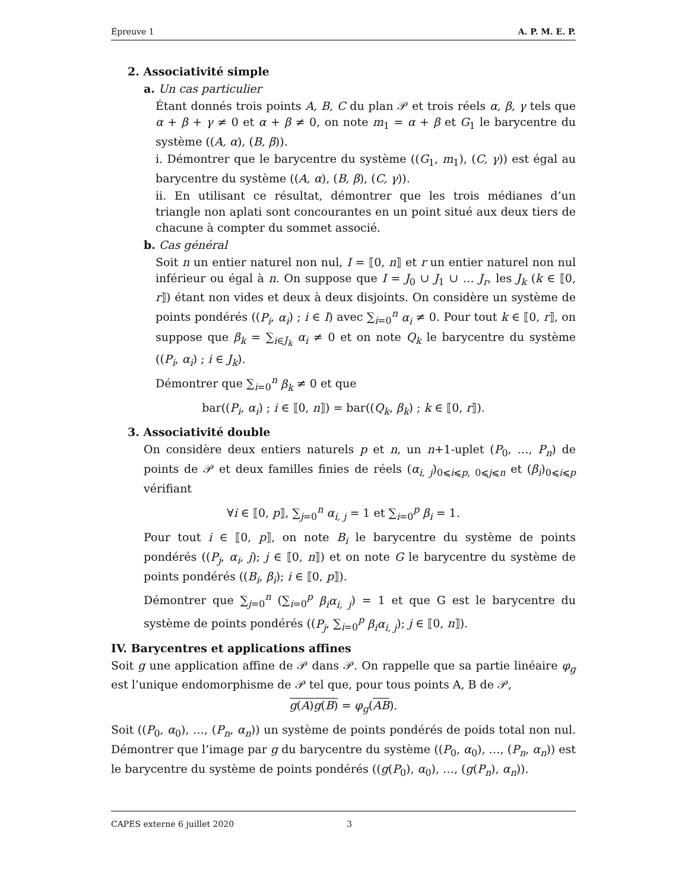Épreuve 1 A. P. M. E. P.
2. Associativité simple
a. Un cas particulier
Étant donnés trois points A, B, C du plan 𝒫 et trois réels α, β, γ tels que α + β + γ ≠ 0 et α + β ≠ 0, on note m<sub>1</sub> = α + β et G<sub>1</sub> le barycentre du système ((A, α), (B, β)).
i. Démontrer que le barycentre du système ((G<sub>1</sub>, m<sub>1</sub>), (C, γ)) est égal au barycentre du système ((A, α), (B, β), (C, γ)).
ii. En utilisant ce résultat, démontrer que les trois médianes d’un triangle non aplati sont concourantes en un point situé aux deux tiers de chacune à compter du sommet associé.
b. Cas général
Soit n un entier naturel non nul, I = ⟦0, n⟧ et r un entier naturel non nul inférieur ou égal à n. On suppose que I = J<sub>0</sub> ∪ J<sub>1</sub> ∪ … J<sub>r</sub>, les J<sub>k</sub> (k ∈ ⟦0, r⟧) étant non vides et deux à deux disjoints. On considère un système de points pondérés ((P<sub>i</sub>, α<sub>i</sub>) ; i ∈ I) avec ∑<sub>i=0</sub><sup>n</sup> α<sub>i</sub> ≠ 0. Pour tout k ∈ ⟦0, r⟧, on suppose que β<sub>k</sub> = ∑<sub>i∈J<sub>k</sub></sub> α<sub>i</sub> ≠ 0 et on note Q<sub>k</sub> le barycentre du système ((P<sub>i</sub>, α<sub>i</sub>) ; i ∈ J<sub>k</sub>).
Démontrer que ∑<sub>i=0</sub><sup>n</sup> β<sub>k</sub> ≠ 0 et que
bar((P<sub>i</sub>, α<sub>i</sub>) ; i ∈ ⟦0, n⟧) = bar((Q<sub>k</sub>, β<sub>k</sub>) ; k ∈ ⟦0, r⟧).
3. Associativité double
On considère deux entiers naturels p et n, un n+1-uplet (P<sub>0</sub>, …, P<sub>n</sub>) de points de 𝒫 et deux familles finies de réels (α<sub>i, j</sub>)<sub>0⩽i⩽p, 0⩽j⩽n</sub> et (β<sub>i</sub>)<sub>0⩽i⩽p</sub> vérifiant
∀i ∈ ⟦0, p⟧, ∑<sub>j=0</sub><sup>n</sup> α<sub>i, j</sub> = 1 et ∑<sub>i=0</sub><sup>p</sup> β<sub>i</sub> = 1.
Pour tout i ∈ ⟦0, p⟧, on note B<sub>i</sub> le barycentre du système de points pondérés ((P<sub>j</sub>, α<sub>i</sub>, j); j ∈ ⟦0, n⟧) et on note G le barycentre du système de points pondérés ((B<sub>i</sub>, β<sub>i</sub>); i ∈ ⟦0, p⟧).
Démontrer que ∑<sub>j=0</sub><sup>n</sup> (∑<sub>i=0</sub><sup>p</sup> β<sub>i</sub>α<sub>i, j</sub>) = 1 et que G est le barycentre du système de points pondérés ((P<sub>j</sub>, ∑<sub>i=0</sub><sup>p</sup> β<sub>i</sub>α<sub>i, j</sub>); j ∈ ⟦0, n⟧).
IV. Barycentres et applications affines
Soit g une application affine de 𝒫 dans 𝒫. On rappelle que sa partie linéaire φ<sub>g</sub> est l’unique endomorphisme de 𝒫 tel que, pour tous points A, B de 𝒫,
g(A)g(B) = φ<sub>g</sub>(AB).
Soit ((P<sub>0</sub>, α<sub>0</sub>), …, (P<sub>n</sub>, α<sub>n</sub>)) un système de points pondérés de poids total non nul. Démontrer que l’image par g du barycentre du système ((P<sub>0</sub>, α<sub>0</sub>), …, (P<sub>n</sub>, α<sub>n</sub>)) est le barycentre du système de points pondérés ((g(P<sub>0</sub>), α<sub>0</sub>), …, (g(P<sub>n</sub>), α<sub>n</sub>)).
CAPES externe 6 juillet 2020 3